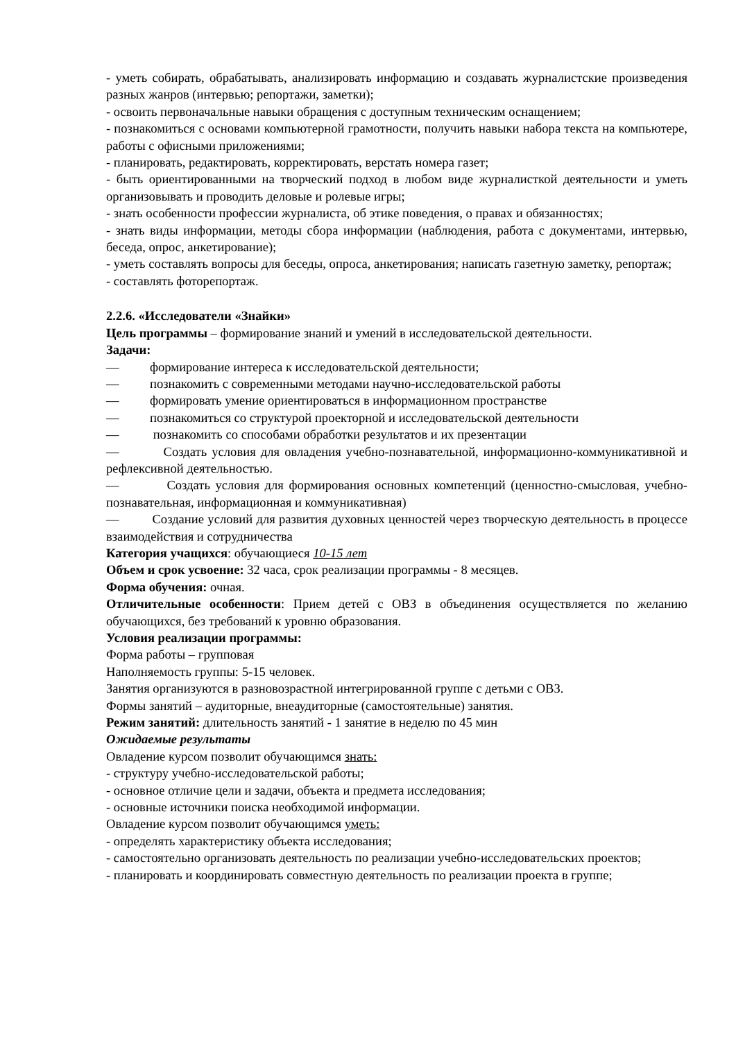- уметь собирать, обрабатывать, анализировать информацию и создавать журналистские произведения разных жанров (интервью; репортажи, заметки);
- освоить первоначальные навыки обращения с доступным техническим оснащением;
- познакомиться с основами компьютерной грамотности, получить навыки набора текста на компьютере, работы с офисными приложениями;
- планировать, редактировать, корректировать, верстать номера газет;
- быть ориентированными на творческий подход в любом виде журналисткой деятельности и уметь организовывать и проводить деловые и ролевые игры;
- знать особенности профессии журналиста, об этике поведения, о правах и обязанностях;
- знать виды информации, методы сбора информации (наблюдения, работа с документами, интервью, беседа, опрос, анкетирование);
- уметь составлять вопросы для беседы, опроса, анкетирования; написать газетную заметку, репортаж;
- составлять фоторепортаж.
2.2.6. «Исследователи «Знайки»
Цель программы – формирование знаний и умений в исследовательской деятельности.
Задачи:
— формирование интереса к исследовательской деятельности;
— познакомить с современными методами научно-исследовательской работы
— формировать умение ориентироваться в информационном пространстве
— познакомиться со структурой проекторной и исследовательской деятельности
— познакомить со способами обработки результатов и их презентации
— Создать условия для овладения учебно-познавательной, информационно-коммуникативной и рефлексивной деятельностью.
— Создать условия для формирования основных компетенций (ценностно-смысловая, учебно-познавательная, информационная и коммуникативная)
— Создание условий для развития духовных ценностей через творческую деятельность в процессе взаимодействия и сотрудничества
Категория учащихся: обучающиеся 10-15 лет
Объем и срок усвоение: 32 часа, срок реализации программы - 8 месяцев.
Форма обучения: очная.
Отличительные особенности: Прием детей с ОВЗ в объединения осуществляется по желанию обучающихся, без требований к уровню образования.
Условия реализации программы:
Форма работы – групповая
Наполняемость группы: 5-15 человек.
Занятия организуются в разновозрастной интегрированной группе с детьми с ОВЗ.
Формы занятий – аудиторные, внеаудиторные (самостоятельные) занятия.
Режим занятий: длительность занятий - 1 занятие в неделю по 45 мин
Ожидаемые результаты
Овладение курсом позволит обучающимся знать:
- структуру учебно-исследовательской работы;
- основное отличие цели и задачи, объекта и предмета исследования;
- основные источники поиска необходимой информации.
Овладение курсом позволит обучающимся уметь:
- определять характеристику объекта исследования;
- самостоятельно организовать деятельность по реализации учебно-исследовательских проектов;
- планировать и координировать совместную деятельность по реализации проекта в группе;